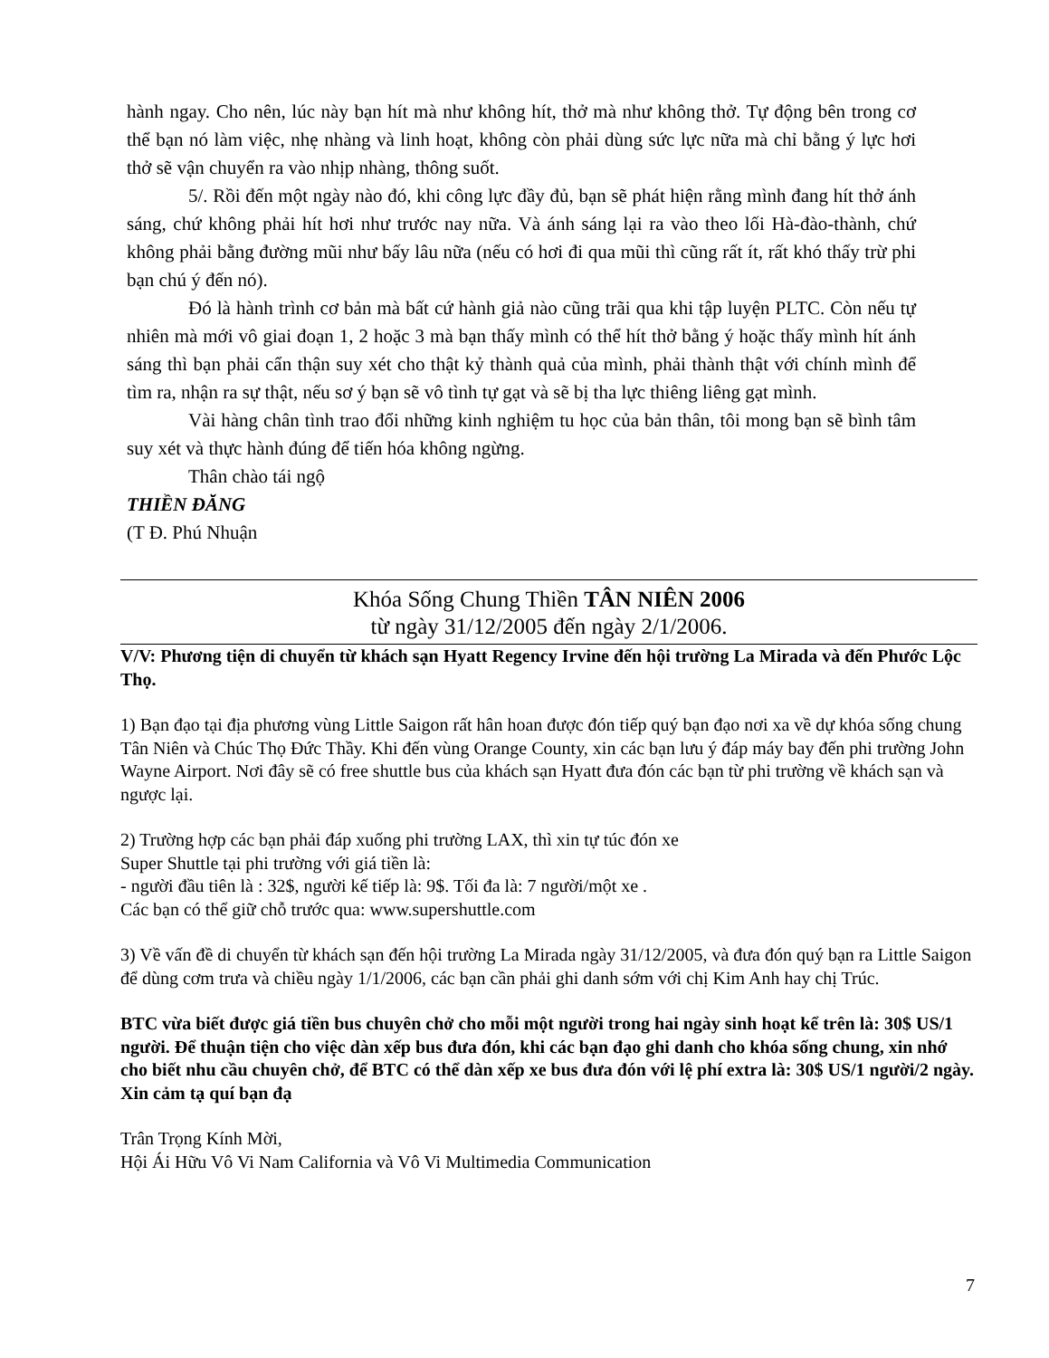hành ngay. Cho nên, lúc này bạn hít mà như không hít, thở mà như không thở. Tự động bên trong cơ thể bạn nó làm việc, nhẹ nhàng và linh hoạt, không còn phải dùng sức lực nữa mà chỉ bằng ý lực hơi thở sẽ vận chuyển ra vào nhịp nhàng, thông suốt.
5/. Rồi đến một ngày nào đó, khi công lực đầy đủ, bạn sẽ phát hiện rằng mình đang hít thở ánh sáng, chứ không phải hít hơi như trước nay nữa. Và ánh sáng lại ra vào theo lối Hà-đào-thành, chứ không phải bằng đường mũi như bấy lâu nữa (nếu có hơi đi qua mũi thì cũng rất ít, rất khó thấy trừ phi bạn chú ý đến nó).
Đó là hành trình cơ bản mà bất cứ hành giả nào cũng trãi qua khi tập luyện PLTC. Còn nếu tự nhiên mà mới vô giai đoạn 1, 2 hoặc 3 mà bạn thấy mình có thể hít thở bằng ý hoặc thấy mình hít ánh sáng thì bạn phải cẩn thận suy xét cho thật kỷ thành quả của mình, phải thành thật với chính mình để tìm ra, nhận ra sự thật, nếu sơ ý bạn sẽ vô tình tự gạt và sẽ bị tha lực thiêng liêng gạt mình.
Vài hàng chân tình trao đổi những kinh nghiệm tu học của bản thân, tôi mong bạn sẽ bình tâm suy xét và thực hành đúng để tiến hóa không ngừng.
Thân chào tái ngộ
THIỀN ĐĂNG
(T Đ. Phú Nhuận
Khóa Sống Chung Thiền TÂN NIÊN 2006
từ ngày 31/12/2005 đến ngày 2/1/2006.
V/V: Phương tiện di chuyển từ khách sạn Hyatt Regency Irvine đến hội trường La Mirada và đến Phước Lộc Thọ.
1) Bạn đạo tại địa phương vùng Little Saigon rất hân hoan được đón tiếp quý bạn đạo nơi xa về dự khóa sống chung Tân Niên và Chúc Thọ Đức Thầy. Khi đến vùng Orange County, xin các bạn lưu ý đáp máy bay đến phi trường John Wayne Airport. Nơi đây sẽ có free shuttle bus của khách sạn Hyatt đưa đón các bạn từ phi trường về khách sạn và ngược lại.
2) Trường hợp các bạn phải đáp xuống phi trường LAX, thì xin tự túc đón xe
Super Shuttle tại phi trường với giá tiền là:
- người đầu tiên là : 32$, người kế tiếp là: 9$. Tối đa là: 7 người/một xe .
Các bạn có thể giữ chỗ trước qua: www.supershuttle.com
3) Về vấn đề di chuyển từ khách sạn đến hội trường La Mirada ngày 31/12/2005, và đưa đón quý bạn ra Little Saigon để dùng cơm trưa và chiều ngày 1/1/2006, các bạn cần phải ghi danh sớm với chị Kim Anh hay chị Trúc.
BTC vừa biết được giá tiền bus chuyên chở cho mỗi một người trong hai ngày sinh hoạt kể trên là: 30$ US/1 người. Để thuận tiện cho việc dàn xếp bus đưa đón, khi các bạn đạo ghi danh cho khóa sống chung, xin nhớ cho biết nhu cầu chuyên chở, để BTC có thể dàn xếp xe bus đưa đón với lệ phí extra là: 30$ US/1 người/2 ngày. Xin cảm tạ quí bạn đạ
Trân Trọng Kính Mời,
Hội Ái Hữu Vô Vi Nam California và Vô Vi Multimedia Communication
7